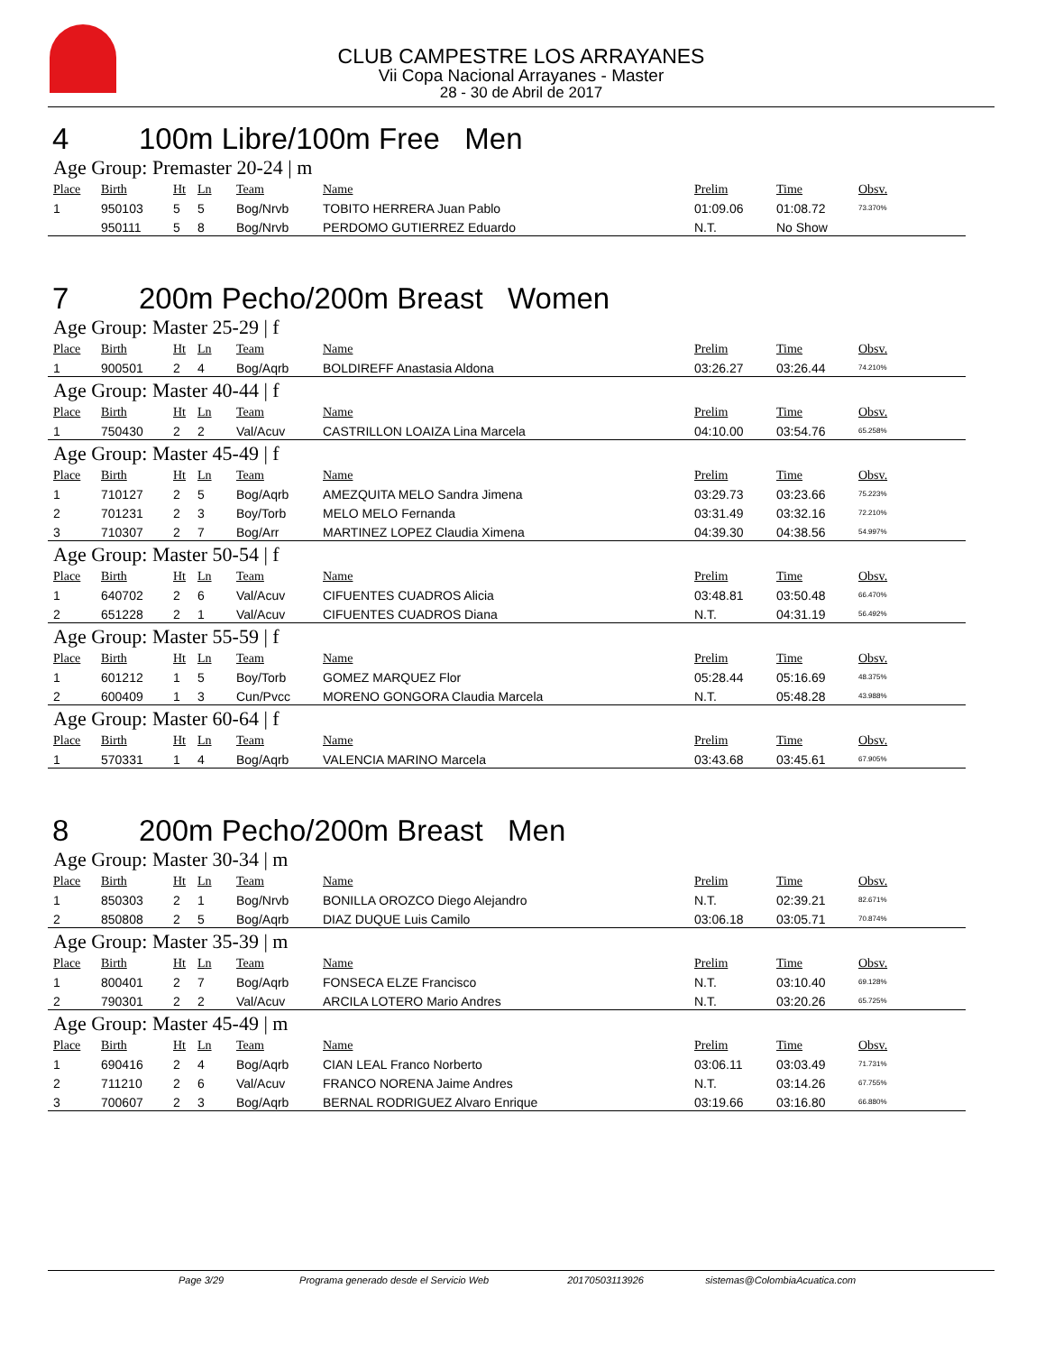CLUB CAMPESTRE LOS ARRAYANES
Vii Copa Nacional Arrayanes - Master
28 - 30 de Abril de 2017
4 100m Libre/100m Free Men
Age Group: Premaster 20-24 | m
| Place | Birth | Ht | Ln | Team | Name | Prelim | Time | Obsv. |
| --- | --- | --- | --- | --- | --- | --- | --- | --- |
| 1 | 950103 | 5 | 5 | Bog/Nrvb | TOBITO HERRERA Juan Pablo | 01:09.06 | 01:08.72 | 73.370% |
| | 950111 | 5 | 8 | Bog/Nrvb | PERDOMO GUTIERREZ Eduardo | N.T. | No Show | |
7 200m Pecho/200m Breast Women
Age Group: Master 25-29 | f
| Place | Birth | Ht | Ln | Team | Name | Prelim | Time | Obsv. |
| --- | --- | --- | --- | --- | --- | --- | --- | --- |
| 1 | 900501 | 2 | 4 | Bog/Aqrb | BOLDIREFF Anastasia Aldona | 03:26.27 | 03:26.44 | 74.210% |
Age Group: Master 40-44 | f
| Place | Birth | Ht | Ln | Team | Name | Prelim | Time | Obsv. |
| --- | --- | --- | --- | --- | --- | --- | --- | --- |
| 1 | 750430 | 2 | 2 | Val/Acuv | CASTRILLON LOAIZA Lina Marcela | 04:10.00 | 03:54.76 | 65.258% |
Age Group: Master 45-49 | f
| Place | Birth | Ht | Ln | Team | Name | Prelim | Time | Obsv. |
| --- | --- | --- | --- | --- | --- | --- | --- | --- |
| 1 | 710127 | 2 | 5 | Bog/Aqrb | AMEZQUITA MELO Sandra Jimena | 03:29.73 | 03:23.66 | 75.223% |
| 2 | 701231 | 2 | 3 | Boy/Torb | MELO MELO Fernanda | 03:31.49 | 03:32.16 | 72.210% |
| 3 | 710307 | 2 | 7 | Bog/Arr | MARTINEZ LOPEZ Claudia Ximena | 04:39.30 | 04:38.56 | 54.997% |
Age Group: Master 50-54 | f
| Place | Birth | Ht | Ln | Team | Name | Prelim | Time | Obsv. |
| --- | --- | --- | --- | --- | --- | --- | --- | --- |
| 1 | 640702 | 2 | 6 | Val/Acuv | CIFUENTES CUADROS Alicia | 03:48.81 | 03:50.48 | 66.470% |
| 2 | 651228 | 2 | 1 | Val/Acuv | CIFUENTES CUADROS Diana | N.T. | 04:31.19 | 56.492% |
Age Group: Master 55-59 | f
| Place | Birth | Ht | Ln | Team | Name | Prelim | Time | Obsv. |
| --- | --- | --- | --- | --- | --- | --- | --- | --- |
| 1 | 601212 | 1 | 5 | Boy/Torb | GOMEZ MARQUEZ Flor | 05:28.44 | 05:16.69 | 48.375% |
| 2 | 600409 | 1 | 3 | Cun/Pvcc | MORENO GONGORA Claudia Marcela | N.T. | 05:48.28 | 43.988% |
Age Group: Master 60-64 | f
| Place | Birth | Ht | Ln | Team | Name | Prelim | Time | Obsv. |
| --- | --- | --- | --- | --- | --- | --- | --- | --- |
| 1 | 570331 | 1 | 4 | Bog/Aqrb | VALENCIA MARINO Marcela | 03:43.68 | 03:45.61 | 67.905% |
8 200m Pecho/200m Breast Men
Age Group: Master 30-34 | m
| Place | Birth | Ht | Ln | Team | Name | Prelim | Time | Obsv. |
| --- | --- | --- | --- | --- | --- | --- | --- | --- |
| 1 | 850303 | 2 | 1 | Bog/Nrvb | BONILLA OROZCO Diego Alejandro | N.T. | 02:39.21 | 82.671% |
| 2 | 850808 | 2 | 5 | Bog/Aqrb | DIAZ DUQUE Luis Camilo | 03:06.18 | 03:05.71 | 70.874% |
Age Group: Master 35-39 | m
| Place | Birth | Ht | Ln | Team | Name | Prelim | Time | Obsv. |
| --- | --- | --- | --- | --- | --- | --- | --- | --- |
| 1 | 800401 | 2 | 7 | Bog/Aqrb | FONSECA ELZE Francisco | N.T. | 03:10.40 | 69.128% |
| 2 | 790301 | 2 | 2 | Val/Acuv | ARCILA LOTERO Mario Andres | N.T. | 03:20.26 | 65.725% |
Age Group: Master 45-49 | m
| Place | Birth | Ht | Ln | Team | Name | Prelim | Time | Obsv. |
| --- | --- | --- | --- | --- | --- | --- | --- | --- |
| 1 | 690416 | 2 | 4 | Bog/Aqrb | CIAN LEAL Franco Norberto | 03:06.11 | 03:03.49 | 71.731% |
| 2 | 711210 | 2 | 6 | Val/Acuv | FRANCO NORENA Jaime Andres | N.T. | 03:14.26 | 67.755% |
| 3 | 700607 | 2 | 3 | Bog/Aqrb | BERNAL RODRIGUEZ Alvaro Enrique | 03:19.66 | 03:16.80 | 66.880% |
Page 3/29 Programa generado desde el Servicio Web 20170503113926 sistemas@ColombiaAcuatica.com